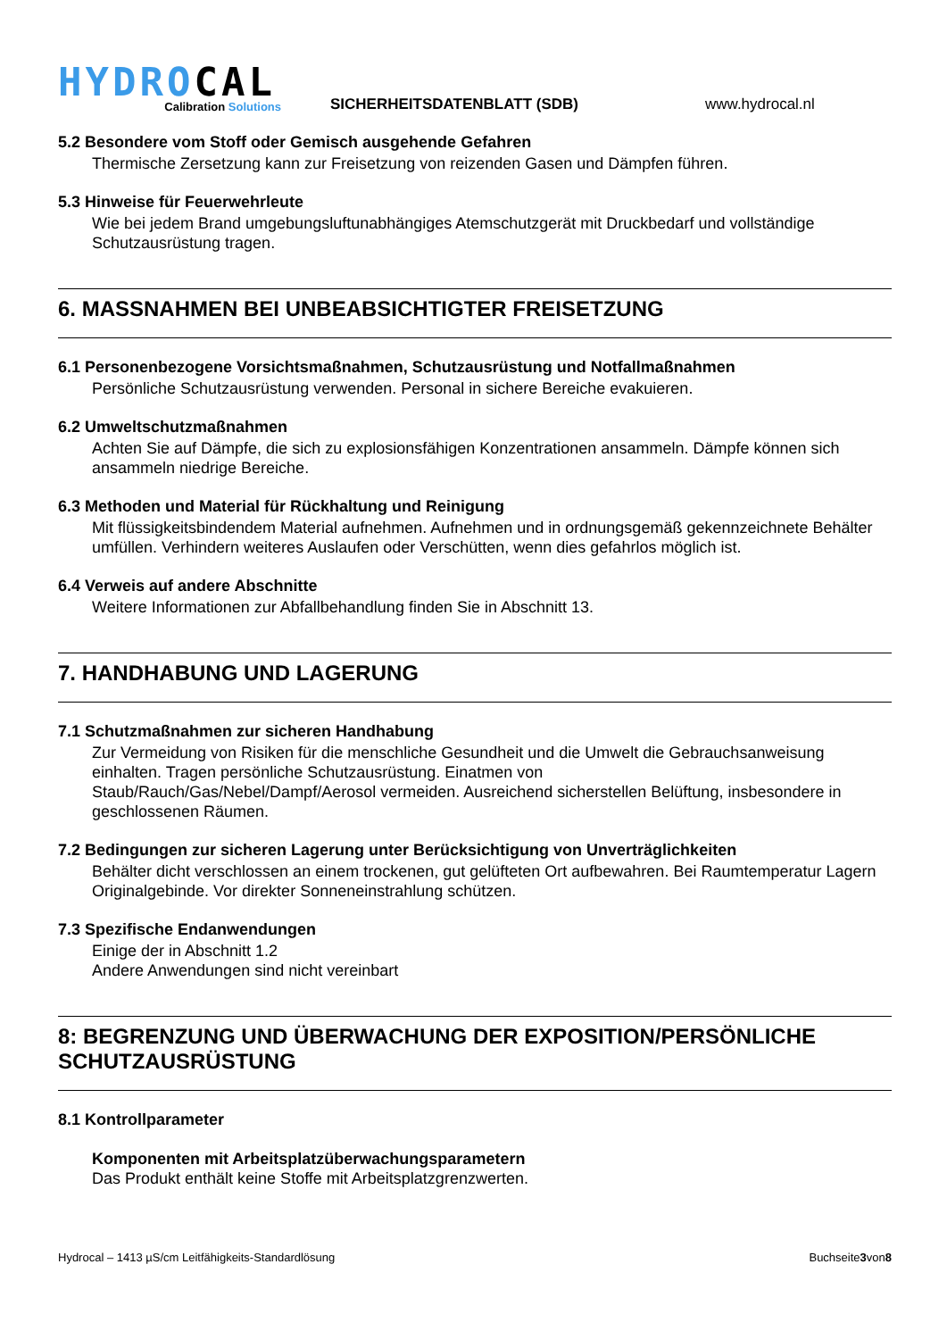HYDROCAL
Calibration Solutions
SICHERHEITSDATENBLATT (SDB)
www.hydrocal.nl
5.2 Besondere vom Stoff oder Gemisch ausgehende Gefahren
Thermische Zersetzung kann zur Freisetzung von reizenden Gasen und Dämpfen führen.
5.3 Hinweise für Feuerwehrleute
Wie bei jedem Brand umgebungsluftunabhängiges Atemschutzgerät mit Druckbedarf und vollständige Schutzausrüstung tragen.
6. MASSNAHMEN BEI UNBEABSICHTIGTER FREISETZUNG
6.1 Personenbezogene Vorsichtsmaßnahmen, Schutzausrüstung und Notfallmaßnahmen
Persönliche Schutzausrüstung verwenden. Personal in sichere Bereiche evakuieren.
6.2 Umweltschutzmaßnahmen
Achten Sie auf Dämpfe, die sich zu explosionsfähigen Konzentrationen ansammeln. Dämpfe können sich ansammeln niedrige Bereiche.
6.3 Methoden und Material für Rückhaltung und Reinigung
Mit flüssigkeitsbindendem Material aufnehmen. Aufnehmen und in ordnungsgemäß gekennzeichnete Behälter umfüllen. Verhindern weiteres Auslaufen oder Verschütten, wenn dies gefahrlos möglich ist.
6.4 Verweis auf andere Abschnitte
Weitere Informationen zur Abfallbehandlung finden Sie in Abschnitt 13.
7. HANDHABUNG UND LAGERUNG
7.1 Schutzmaßnahmen zur sicheren Handhabung
Zur Vermeidung von Risiken für die menschliche Gesundheit und die Umwelt die Gebrauchsanweisung einhalten. Tragen persönliche Schutzausrüstung. Einatmen von
Staub/Rauch/Gas/Nebel/Dampf/Aerosol vermeiden. Ausreichend sicherstellen Belüftung, insbesondere in geschlossenen Räumen.
7.2 Bedingungen zur sicheren Lagerung unter Berücksichtigung von Unverträglichkeiten
Behälter dicht verschlossen an einem trockenen, gut gelüfteten Ort aufbewahren. Bei Raumtemperatur Lagern Originalgebinde. Vor direkter Sonneneinstrahlung schützen.
7.3 Spezifische Endanwendungen
Einige der in Abschnitt 1.2
Andere Anwendungen sind nicht vereinbart
8: BEGRENZUNG UND ÜBERWACHUNG DER EXPOSITION/PERSÖNLICHE SCHUTZAUSRÜSTUNG
8.1 Kontrollparameter
Komponenten mit Arbeitsplatzüberwachungsparametern
Das Produkt enthält keine Stoffe mit Arbeitsplatzgrenzwerten.
Hydrocal – 1413 µS/cm Leitfähigkeits-Standardlösung Buchseite3von8